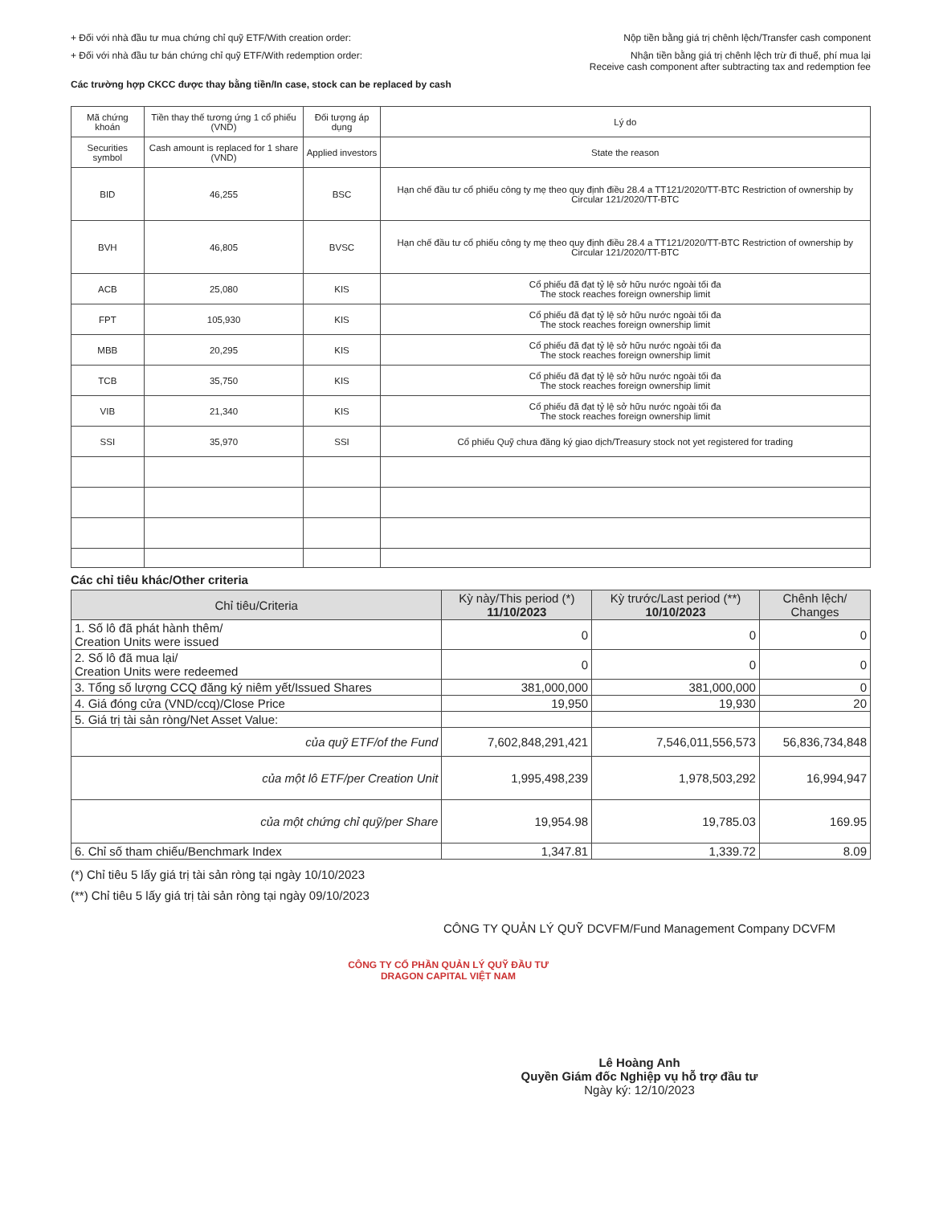+ Đối với nhà đầu tư mua chứng chỉ quỹ ETF/With creation order:
Nộp tiền bằng giá trị chênh lệch/Transfer cash component
+ Đối với nhà đầu tư bán chứng chỉ quỹ ETF/With redemption order:
Nhận tiền bằng giá trị chênh lệch trừ đi thuế, phí mua lại
Receive cash component after subtracting tax and redemption fee
Các trường hợp CKCC được thay bằng tiền/In case, stock can be replaced by cash
| Mã chứng khoán | Tiền thay thế tương ứng 1 cổ phiếu (VND) | Đối tượng áp dụng | Lý do |
| --- | --- | --- | --- |
| Securities symbol | Cash amount is replaced for 1 share (VND) | Applied investors | State the reason |
| BID | 46,255 | BSC | Hạn chế đầu tư cổ phiếu công ty mẹ theo quy định điều 28.4 a TT121/2020/TT-BTC Restriction of ownership by Circular 121/2020/TT-BTC |
| BVH | 46,805 | BVSC | Hạn chế đầu tư cổ phiếu công ty mẹ theo quy định điều 28.4 a TT121/2020/TT-BTC Restriction of ownership by Circular 121/2020/TT-BTC |
| ACB | 25,080 | KIS | Cổ phiếu đã đạt tỷ lệ sở hữu nước ngoài tối đa The stock reaches foreign ownership limit |
| FPT | 105,930 | KIS | Cổ phiếu đã đạt tỷ lệ sở hữu nước ngoài tối đa The stock reaches foreign ownership limit |
| MBB | 20,295 | KIS | Cổ phiếu đã đạt tỷ lệ sở hữu nước ngoài tối đa The stock reaches foreign ownership limit |
| TCB | 35,750 | KIS | Cổ phiếu đã đạt tỷ lệ sở hữu nước ngoài tối đa The stock reaches foreign ownership limit |
| VIB | 21,340 | KIS | Cổ phiếu đã đạt tỷ lệ sở hữu nước ngoài tối đa The stock reaches foreign ownership limit |
| SSI | 35,970 | SSI | Cổ phiếu Quỹ chưa đăng ký giao dịch/Treasury stock not yet registered for trading |
Các chỉ tiêu khác/Other criteria
| Chỉ tiêu/Criteria | Kỳ này/This period (*) 11/10/2023 | Kỳ trước/Last period (**) 10/10/2023 | Chênh lệch/ Changes |
| --- | --- | --- | --- |
| 1. Số lô đã phát hành thêm/ Creation Units were issued | 0 | 0 | 0 |
| 2. Số lô đã mua lại/ Creation Units were redeemed | 0 | 0 | 0 |
| 3. Tổng số lượng CCQ đăng ký niêm yết/Issued Shares | 381,000,000 | 381,000,000 | 0 |
| 4. Giá đóng cửa (VND/ccq)/Close Price | 19,950 | 19,930 | 20 |
| 5. Giá trị tài sản ròng/Net Asset Value: | | | |
| của quỹ ETF/of the Fund | 7,602,848,291,421 | 7,546,011,556,573 | 56,836,734,848 |
| của một lô ETF/per Creation Unit | 1,995,498,239 | 1,978,503,292 | 16,994,947 |
| của một chứng chỉ quỹ/per Share | 19,954.98 | 19,785.03 | 169.95 |
| 6. Chỉ số tham chiếu/Benchmark Index | 1,347.81 | 1,339.72 | 8.09 |
(*) Chỉ tiêu 5 lấy giá trị tài sản ròng tại ngày 10/10/2023
(**) Chỉ tiêu 5 lấy giá trị tài sản ròng tại ngày 09/10/2023
CÔNG TY QUẢN LÝ QUỸ DCVFM/Fund Management Company DCVFM
CÔNG TY CỔ PHẦN QUẢN LÝ QUỸ ĐẦU TƯ DRAGON CAPITAL VIỆT NAM
Lê Hoàng Anh
Quyền Giám đốc Nghiệp vụ hỗ trợ đầu tư
Ngày ký: 12/10/2023